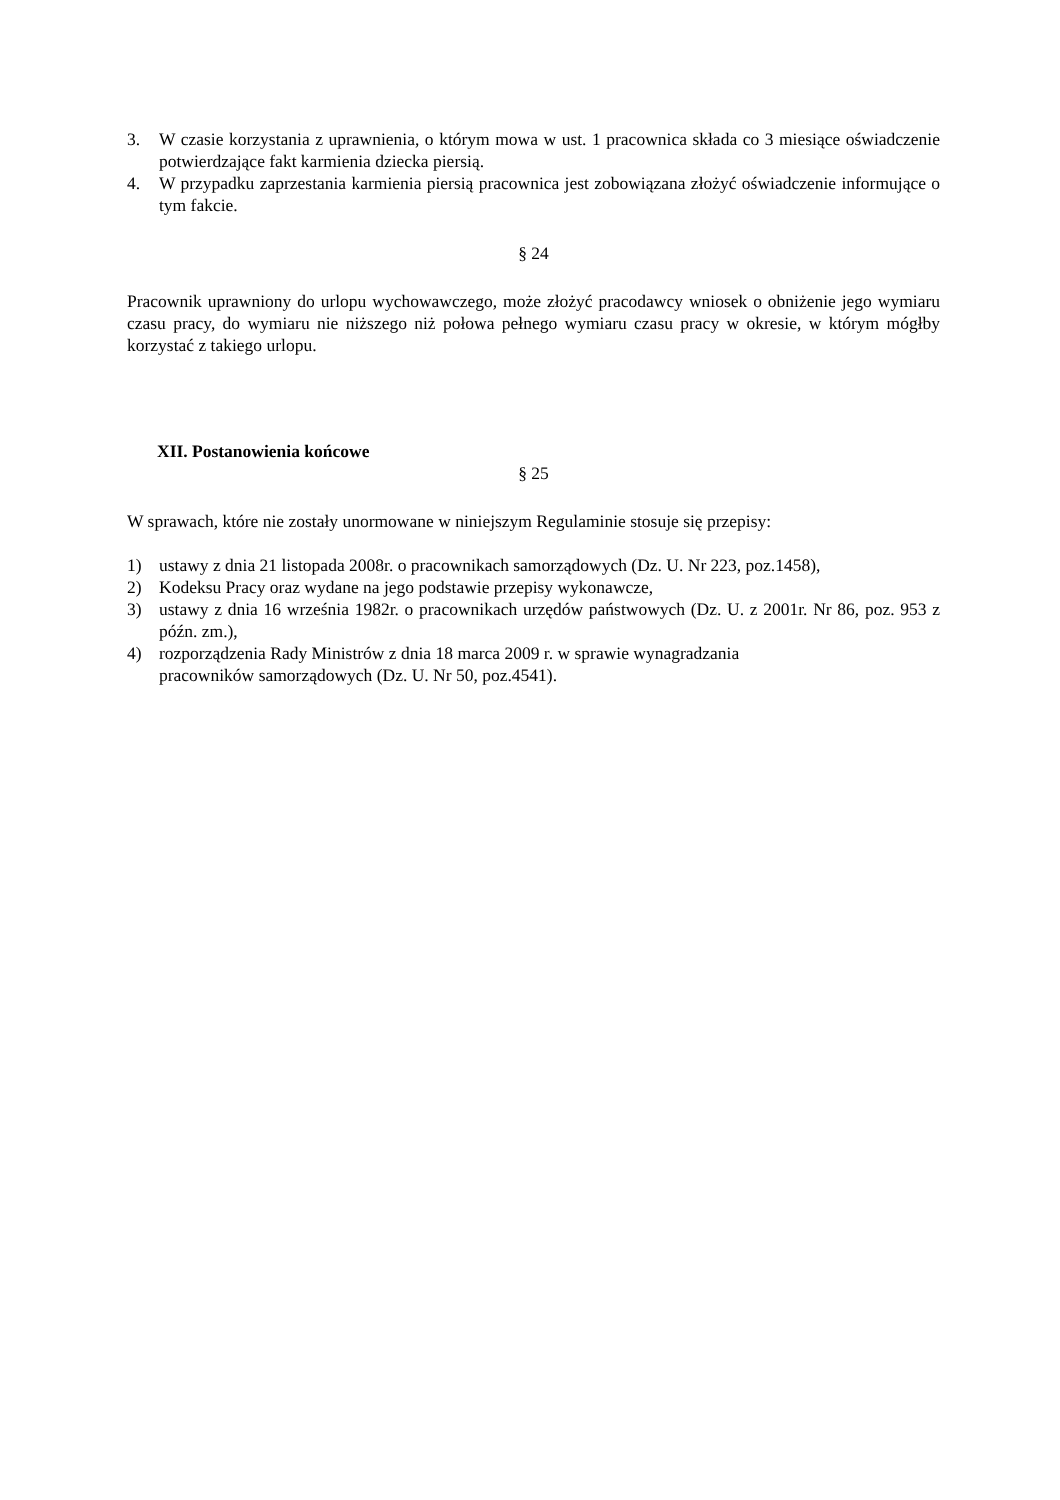3. W czasie korzystania z uprawnienia, o którym mowa w ust. 1 pracownica składa co 3 miesiące oświadczenie potwierdzające fakt karmienia dziecka piersią.
4. W przypadku zaprzestania karmienia piersią pracownica jest zobowiązana złożyć oświadczenie informujące o tym fakcie.
§ 24
Pracownik uprawniony do urlopu wychowawczego, może złożyć pracodawcy wniosek o obniżenie jego wymiaru czasu pracy, do wymiaru nie niższego niż połowa pełnego wymiaru czasu pracy w okresie, w którym mógłby korzystać z takiego urlopu.
XII. Postanowienia końcowe
§ 25
W sprawach, które nie zostały unormowane w niniejszym Regulaminie stosuje się przepisy:
1) ustawy z dnia 21 listopada 2008r. o pracownikach samorządowych (Dz. U. Nr 223, poz.1458),
2) Kodeksu Pracy oraz wydane na jego podstawie przepisy wykonawcze,
3) ustawy z dnia 16 września 1982r. o pracownikach urzędów państwowych (Dz. U. z 2001r. Nr 86, poz. 953 z późn. zm.),
4) rozporządzenia Rady Ministrów z dnia 18 marca 2009 r. w sprawie wynagradzania
pracowników samorządowych (Dz. U. Nr 50, poz.4541).